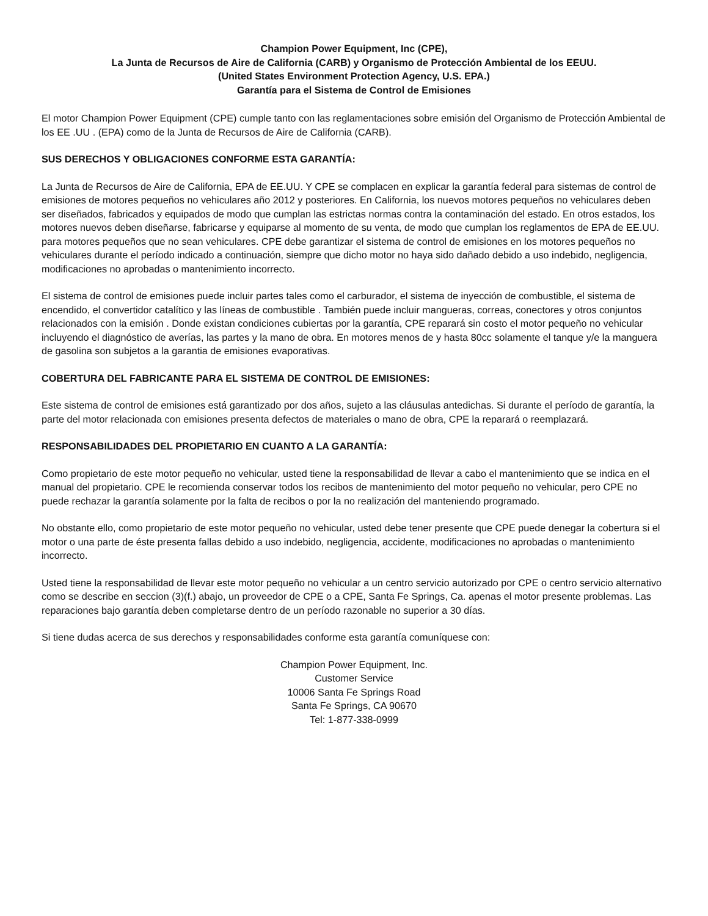Champion Power Equipment, Inc (CPE),
La Junta de Recursos de Aire de California (CARB) y Organismo de Protección Ambiental de los EEUU.
(United States Environment Protection Agency, U.S. EPA.)
Garantía para el Sistema de Control de Emisiones
El motor Champion Power Equipment (CPE) cumple tanto con las reglamentaciones sobre emisión del Organismo de Protección Ambiental de los EE .UU . (EPA) como de la Junta de Recursos de Aire de California (CARB).
SUS DERECHOS Y OBLIGACIONES CONFORME ESTA GARANTÍA:
La Junta de Recursos de Aire de California, EPA de EE.UU. Y CPE se complacen en explicar la garantía federal para sistemas de control de emisiones de motores pequeños no vehiculares año 2012 y posteriores. En California, los nuevos motores pequeños no vehiculares deben ser diseñados, fabricados y equipados de modo que cumplan las estrictas normas contra la contaminación del estado. En otros estados, los motores nuevos deben diseñarse, fabricarse y equiparse al momento de su venta, de modo que cumplan los reglamentos de EPA de EE.UU. para motores pequeños que no sean vehiculares. CPE debe garantizar el sistema de control de emisiones en los motores pequeños no vehiculares durante el período indicado a continuación, siempre que dicho motor no haya sido dañado debido a uso indebido, negligencia, modificaciones no aprobadas o mantenimiento incorrecto.
El sistema de control de emisiones puede incluir partes tales como el carburador, el sistema de inyección de combustible, el sistema de encendido, el convertidor catalítico y las líneas de combustible . También puede incluir mangueras, correas, conectores y otros conjuntos relacionados con la emisión . Donde existan condiciones cubiertas por la garantía, CPE reparará sin costo el motor pequeño no vehicular incluyendo el diagnóstico de averías, las partes y la mano de obra. En motores menos de y hasta 80cc solamente el tanque y/e la manguera de gasolina son subjetos a la garantia de emisiones evaporativas.
COBERTURA DEL FABRICANTE PARA EL SISTEMA DE CONTROL DE EMISIONES:
Este sistema de control de emisiones está garantizado por dos años, sujeto a las cláusulas antedichas. Si durante el período de garantía, la parte del motor relacionada con emisiones presenta defectos de materiales o mano de obra, CPE la reparará o reemplazará.
RESPONSABILIDADES DEL PROPIETARIO EN CUANTO A LA GARANTÍA:
Como propietario de este motor pequeño no vehicular, usted tiene la responsabilidad de llevar a cabo el mantenimiento que se indica en el manual del propietario. CPE le recomienda conservar todos los recibos de mantenimiento del motor pequeño no vehicular, pero CPE no puede rechazar la garantía solamente por la falta de recibos o por la no realización del manteniendo programado.
No obstante ello, como propietario de este motor pequeño no vehicular, usted debe tener presente que CPE puede denegar la cobertura si el motor o una parte de éste presenta fallas debido a uso indebido, negligencia, accidente, modificaciones no aprobadas o mantenimiento incorrecto.
Usted tiene la responsabilidad de llevar este motor pequeño no vehicular a un centro servicio autorizado por CPE o centro servicio alternativo como se describe en seccion (3)(f.) abajo, un proveedor de CPE o a CPE, Santa Fe Springs, Ca. apenas el motor presente problemas. Las reparaciones bajo garantía deben completarse dentro de un período razonable no superior a 30 días.
Si tiene dudas acerca de sus derechos y responsabilidades conforme esta garantía comuníquese con:
Champion Power Equipment, Inc.
Customer Service
10006 Santa Fe Springs Road
Santa Fe Springs, CA 90670
Tel: 1-877-338-0999